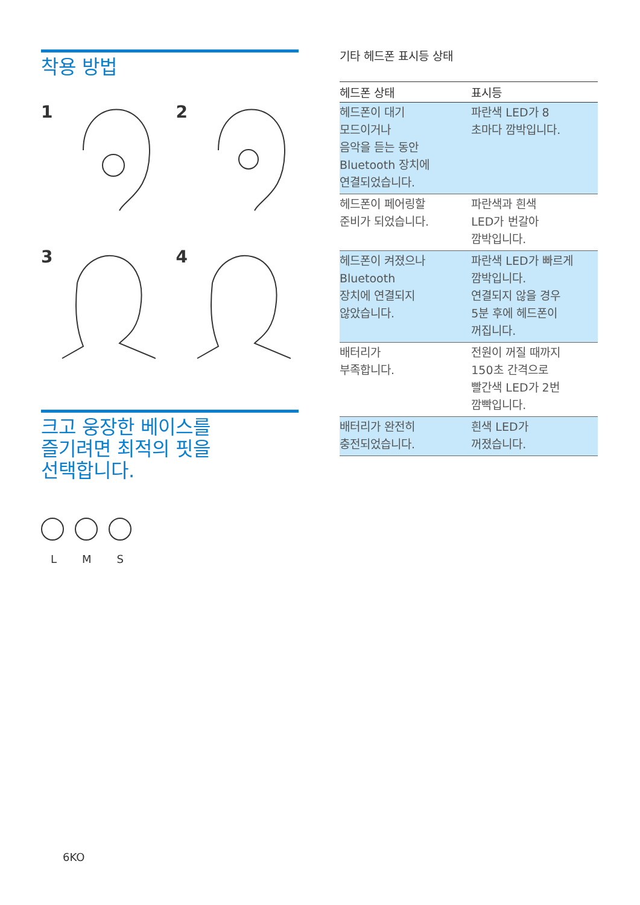착용 방법
1
2
3
4
크고 웅장한 베이스를
즐기려면 최적의 핏을
선택합니다.
L M S
기타 헤드폰 표시등 상태
| 헤드폰 상태 | 표시등 |
| --- | --- |
| 헤드폰이 대기 모드이거나 음악을 듣는 동안 Bluetooth 장치에 연결되었습니다. | 파란색 LED가 8 초마다 깜박입니다. |
| 헤드폰이 페어링할 준비가 되었습니다. | 파란색과 흰색 LED가 번갈아 깜박입니다. |
| 헤드폰이 켜졌으나 Bluetooth 장치에 연결되지 않았습니다. | 파란색 LED가 빠르게 깜박입니다. 연결되지 않을 경우 5분 후에 헤드폰이 꺼집니다. |
| 배터리가 부족합니다. | 전원이 꺼질 때까지 150초 간격으로 빨간색 LED가 2번 깜빡입니다. |
| 배터리가 완전히 충전되었습니다. | 흰색 LED가 꺼졌습니다. |
6KO